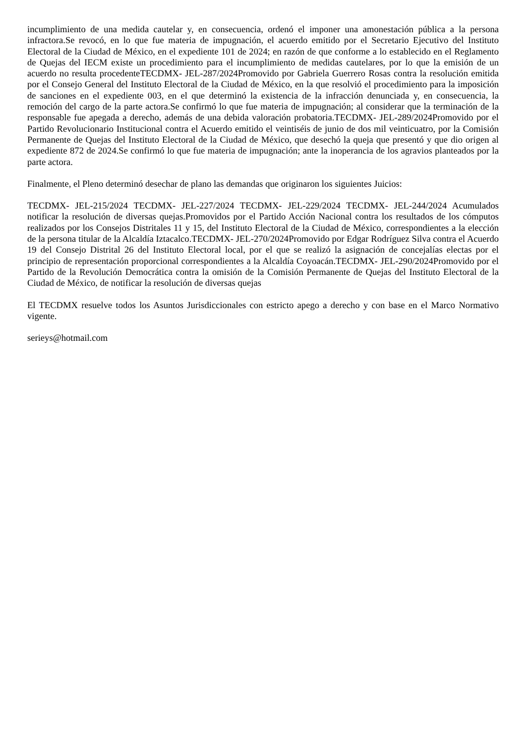incumplimiento de una medida cautelar y, en consecuencia, ordenó el imponer una amonestación pública a la persona infractora.Se revocó, en lo que fue materia de impugnación, el acuerdo emitido por el Secretario Ejecutivo del Instituto Electoral de la Ciudad de México, en el expediente 101 de 2024; en razón de que conforme a lo establecido en el Reglamento de Quejas del IECM existe un procedimiento para el incumplimiento de medidas cautelares, por lo que la emisión de un acuerdo no resulta procedenteTECDMX- JEL-287/2024Promovido por Gabriela Guerrero Rosas contra la resolución emitida por el Consejo General del Instituto Electoral de la Ciudad de México, en la que resolvió el procedimiento para la imposición de sanciones en el expediente 003, en el que determinó la existencia de la infracción denunciada y, en consecuencia, la remoción del cargo de la parte actora.Se confirmó lo que fue materia de impugnación; al considerar que la terminación de la responsable fue apegada a derecho, además de una debida valoración probatoria.TECDMX- JEL-289/2024Promovido por el Partido Revolucionario Institucional contra el Acuerdo emitido el veintiséis de junio de dos mil veinticuatro, por la Comisión Permanente de Quejas del Instituto Electoral de la Ciudad de México, que desechó la queja que presentó y que dio origen al expediente 872 de 2024.Se confirmó lo que fue materia de impugnación; ante la inoperancia de los agravios planteados por la parte actora.
Finalmente, el Pleno determinó desechar de plano las demandas que originaron los siguientes Juicios:
TECDMX- JEL-215/2024 TECDMX- JEL-227/2024 TECDMX- JEL-229/2024 TECDMX- JEL-244/2024 Acumulados notificar la resolución de diversas quejas.Promovidos por el Partido Acción Nacional contra los resultados de los cómputos realizados por los Consejos Distritales 11 y 15, del Instituto Electoral de la Ciudad de México, correspondientes a la elección de la persona titular de la Alcaldía Iztacalco.TECDMX- JEL-270/2024Promovido por Edgar Rodríguez Silva contra el Acuerdo 19 del Consejo Distrital 26 del Instituto Electoral local, por el que se realizó la asignación de concejalías electas por el principio de representación proporcional correspondientes a la Alcaldía Coyoacán.TECDMX- JEL-290/2024Promovido por el Partido de la Revolución Democrática contra la omisión de la Comisión Permanente de Quejas del Instituto Electoral de la Ciudad de México, de notificar la resolución de diversas quejas
El TECDMX resuelve todos los Asuntos Jurisdiccionales con estricto apego a derecho y con base en el Marco Normativo vigente.
serieys@hotmail.com